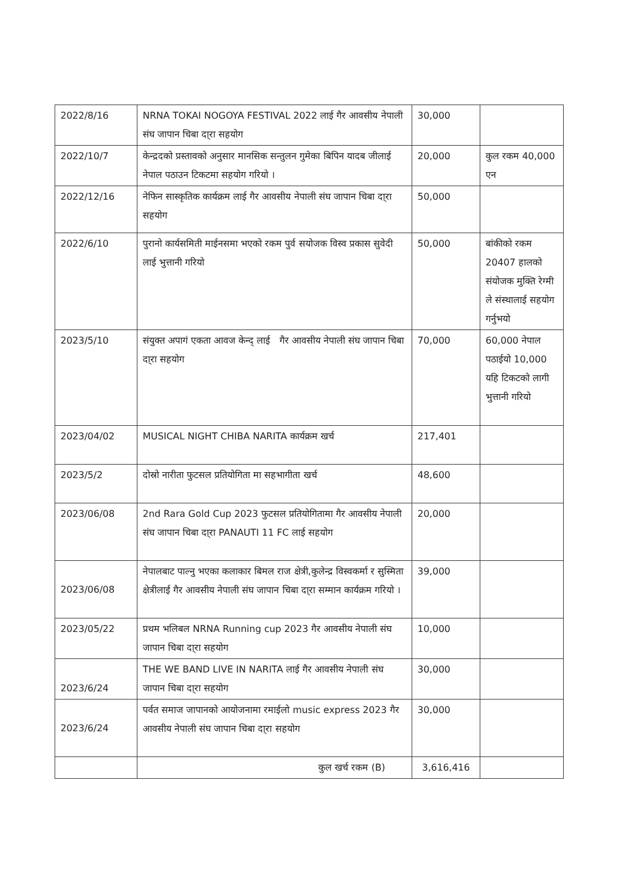| 2022/8/16 | NRNA TOKAI NOGOYA FESTIVAL 2022 लाई गैर आवसीय नेपाली संघ जापान चिबा दा्रा सहयोग | 30,000 | |
| 2022/10/7 | केन्द्रदको प्रस्तावको अनुसार मानसिक सन्तुलन गुमेका बिपिन यादब जीलाई नेपाल पठाउन टिकटमा सहयोग गरियो । | 20,000 | कुल रकम 40,000 एन |
| 2022/12/16 | नेफिन सास्कृतिक कार्यक्रम लाई गैर आवसीय नेपाली संघ जापान चिबा दा्रा सहयोग | 50,000 | |
| 2022/6/10 | पुरानो कार्यसमिती माईनसमा भएको रकम पुर्व सयोजक विस्व प्रकास सुवेदी लाई भुत्तानी गरियो | 50,000 | बांकीको रकम 20407 हालको संयोजक मुक्ति रेग्मी ले संस्थालाई सहयोग गर्नुभयो |
| 2023/5/10 | संयुक्त अपागं एकता आवज केन्द् लाई गैर आवसीय नेपाली संघ जापान चिबा दा्रा सहयोग | 70,000 | 60,000 नेपाल पठाईयो 10,000 यहि टिकटको लागी भुत्तानी गरियो |
| 2023/04/02 | MUSICAL NIGHT CHIBA NARITA कार्यक्रम खर्च | 217,401 | |
| 2023/5/2 | दोस्रो नारीता फुटसल प्रतियोगिता मा सहभागीता खर्च | 48,600 | |
| 2023/06/08 | 2nd Rara Gold Cup 2023 फुटसल प्रतियोगितामा गैर आवसीय नेपाली संघ जापान चिबा दा्रा PANAUTI 11 FC लाई सहयोग | 20,000 | |
| 2023/06/08 | नेपालबाट पाल्नु भएका कलाकार बिमल राज क्षेत्री,कुलेन्द्र विस्वकर्मा र सुस्मिता क्षेत्रीलाई गैर आवसीय नेपाली संघ जापान चिबा दा्रा सम्मान कार्यक्रम गरियो । | 39,000 | |
| 2023/05/22 | प्रथम भलिबल NRNA Running cup 2023 गैर आवसीय नेपाली संघ जापान चिबा दा्रा सहयोग | 10,000 | |
| 2023/6/24 | THE WE BAND LIVE IN NARITA लाई गैर आवसीय नेपाली संघ जापान चिबा दा्रा सहयोग | 30,000 | |
| 2023/6/24 | पर्वत समाज जापानको आयोजनामा रमाईलो music express 2023 गैर आवसीय नेपाली संघ जापान चिबा दा्रा सहयोग | 30,000 | |
| | कुल खर्च रकम (B) | 3,616,416 | |